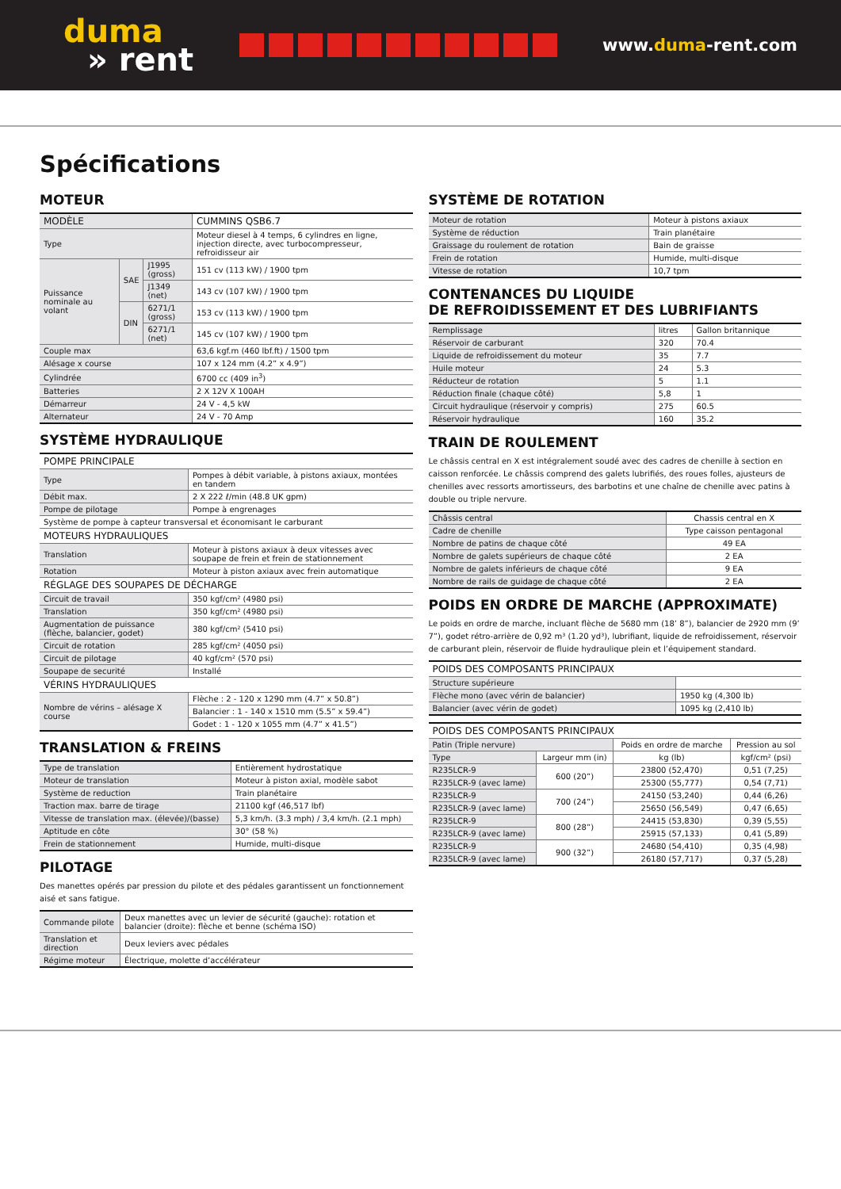duma
» rent
www.duma-rent.com
Spécifications
MOTEUR
| MODÈLE | | | CUMMINS QSB6.7 |
| --- | --- | --- | --- |
| Type | | | Moteur diesel à 4 temps, 6 cylindres en ligne, injection directe, avec turbocompresseur, refroidisseur air |
| Puissance nominale au volant | SAE | J1995 (gross) | 151 cv (113 kW) / 1900 tpm |
| | | J1349 (net) | 143 cv (107 kW) / 1900 tpm |
| | DIN | 6271/1 (gross) | 153 cv (113 kW) / 1900 tpm |
| | | 6271/1 (net) | 145 cv (107 kW) / 1900 tpm |
| Couple max | | | 63,6 kgf.m (460 lbf.ft) / 1500 tpm |
| Alésage x course | | | 107 x 124 mm (4.2” x 4.9”) |
| Cylindrée | | | 6700 cc (409 in<sup>3</sup>) |
| Batteries | | | 2 X 12V X 100AH |
| Démarreur | | | 24 V - 4,5 kW |
| Alternateur | | | 24 V - 70 Amp |
SYSTÈME HYDRAULIQUE
| POMPE PRINCIPALE | |
| --- | --- |
| Type | Pompes à débit variable, à pistons axiaux, montées en tandem |
| Débit max. | 2 X 222 ℓ/min (48.8 UK gpm) |
| Pompe de pilotage | Pompe à engrenages |
| Système de pompe à capteur transversal et économisant le carburant | |
| MOTEURS HYDRAULIQUES | |
| Translation | Moteur à pistons axiaux à deux vitesses avec soupape de frein et frein de stationnement |
| Rotation | Moteur à piston axiaux avec frein automatique |
| RÉGLAGE DES SOUPAPES DE DÉCHARGE | |
| Circuit de travail | 350 kgf/cm² (4980 psi) |
| Translation | 350 kgf/cm² (4980 psi) |
| Augmentation de puissance (flèche, balancier, godet) | 380 kgf/cm² (5410 psi) |
| Circuit de rotation | 285 kgf/cm² (4050 psi) |
| Circuit de pilotage | 40 kgf/cm² (570 psi) |
| Soupape de securité | Installé |
| VÉRINS HYDRAULIQUES | |
| Nombre de vérins – alésage X course | Flèche : 2 - 120 x 1290 mm (4.7” x 50.8”) |
| | Balancier : 1 - 140 x 1510 mm (5.5” x 59.4”) |
| | Godet : 1 - 120 x 1055 mm (4.7” x 41.5”) |
TRANSLATION & FREINS
| Type de translation | Entièrement hydrostatique |
| Moteur de translation | Moteur à piston axial, modèle sabot |
| Système de reduction | Train planétaire |
| Traction max. barre de tirage | 21100 kgf (46,517 lbf) |
| Vitesse de translation max. (élevée)/(basse) | 5,3 km/h. (3.3 mph) / 3,4 km/h. (2.1 mph) |
| Aptitude en côte | 30° (58 %) |
| Frein de stationnement | Humide, multi-disque |
PILOTAGE
Des manettes opérés par pression du pilote et des pédales garantissent un fonctionnement aisé et sans fatigue.
| Commande pilote | Deux manettes avec un levier de sécurité (gauche): rotation et balancier (droite): flèche et benne (schéma ISO) |
| Translation et direction | Deux leviers avec pédales |
| Régime moteur | Électrique, molette d’accélérateur |
SYSTÈME DE ROTATION
| Moteur de rotation | Moteur à pistons axiaux |
| Système de réduction | Train planétaire |
| Graissage du roulement de rotation | Bain de graisse |
| Frein de rotation | Humide, multi-disque |
| Vitesse de rotation | 10,7 tpm |
CONTENANCES DU LIQUIDE
DE REFROIDISSEMENT ET DES LUBRIFIANTS
| Remplissage | litres | Gallon britannique |
| Réservoir de carburant | 320 | 70.4 |
| Liquide de refroidissement du moteur | 35 | 7.7 |
| Huile moteur | 24 | 5.3 |
| Réducteur de rotation | 5 | 1.1 |
| Réduction finale (chaque côté) | 5,8 | 1 |
| Circuit hydraulique (réservoir y compris) | 275 | 60.5 |
| Réservoir hydraulique | 160 | 35.2 |
TRAIN DE ROULEMENT
Le châssis central en X est intégralement soudé avec des cadres de chenille à section en caisson renforcée. Le châssis comprend des galets lubrifiés, des roues folles, ajusteurs de chenilles avec ressorts amortisseurs, des barbotins et une chaîne de chenille avec patins à double ou triple nervure.
| Châssis central | Chassis central en X |
| Cadre de chenille | Type caisson pentagonal |
| Nombre de patins de chaque côté | 49 EA |
| Nombre de galets supérieurs de chaque côté | 2 EA |
| Nombre de galets inférieurs de chaque côté | 9 EA |
| Nombre de rails de guidage de chaque côté | 2 EA |
POIDS EN ORDRE DE MARCHE (APPROXIMATE)
Le poids en ordre de marche, incluant flèche de 5680 mm (18’ 8”), balancier de 2920 mm (9’ 7”), godet rétro-arrière de 0,92 m³ (1.20 yd³), lubrifiant, liquide de refroidissement, réservoir de carburant plein, réservoir de fluide hydraulique plein et l’équipement standard.
| POIDS DES COMPOSANTS PRINCIPAUX | |
| --- | --- |
| Structure supérieure | |
| Flèche mono (avec vérin de balancier) | 1950 kg (4,300 lb) |
| Balancier (avec vérin de godet) | 1095 kg (2,410 lb) |
| POIDS DES COMPOSANTS PRINCIPAUX | | | |
| --- | --- | --- | --- |
| Patin (Triple nervure) | | Poids en ordre de marche | Pression au sol |
| Type | Largeur mm (in) | kg (lb) | kgf/cm² (psi) |
| R235LCR-9 | 600 (20”) | 23800 (52,470) | 0,51 (7,25) |
| R235LCR-9 (avec lame) | | 25300 (55,777) | 0,54 (7,71) |
| R235LCR-9 | 700 (24”) | 24150 (53,240) | 0,44 (6,26) |
| R235LCR-9 (avec lame) | | 25650 (56,549) | 0,47 (6,65) |
| R235LCR-9 | 800 (28”) | 24415 (53,830) | 0,39 (5,55) |
| R235LCR-9 (avec lame) | | 25915 (57,133) | 0,41 (5,89) |
| R235LCR-9 | 900 (32”) | 24680 (54,410) | 0,35 (4,98) |
| R235LCR-9 (avec lame) | | 26180 (57,717) | 0,37 (5,28) |